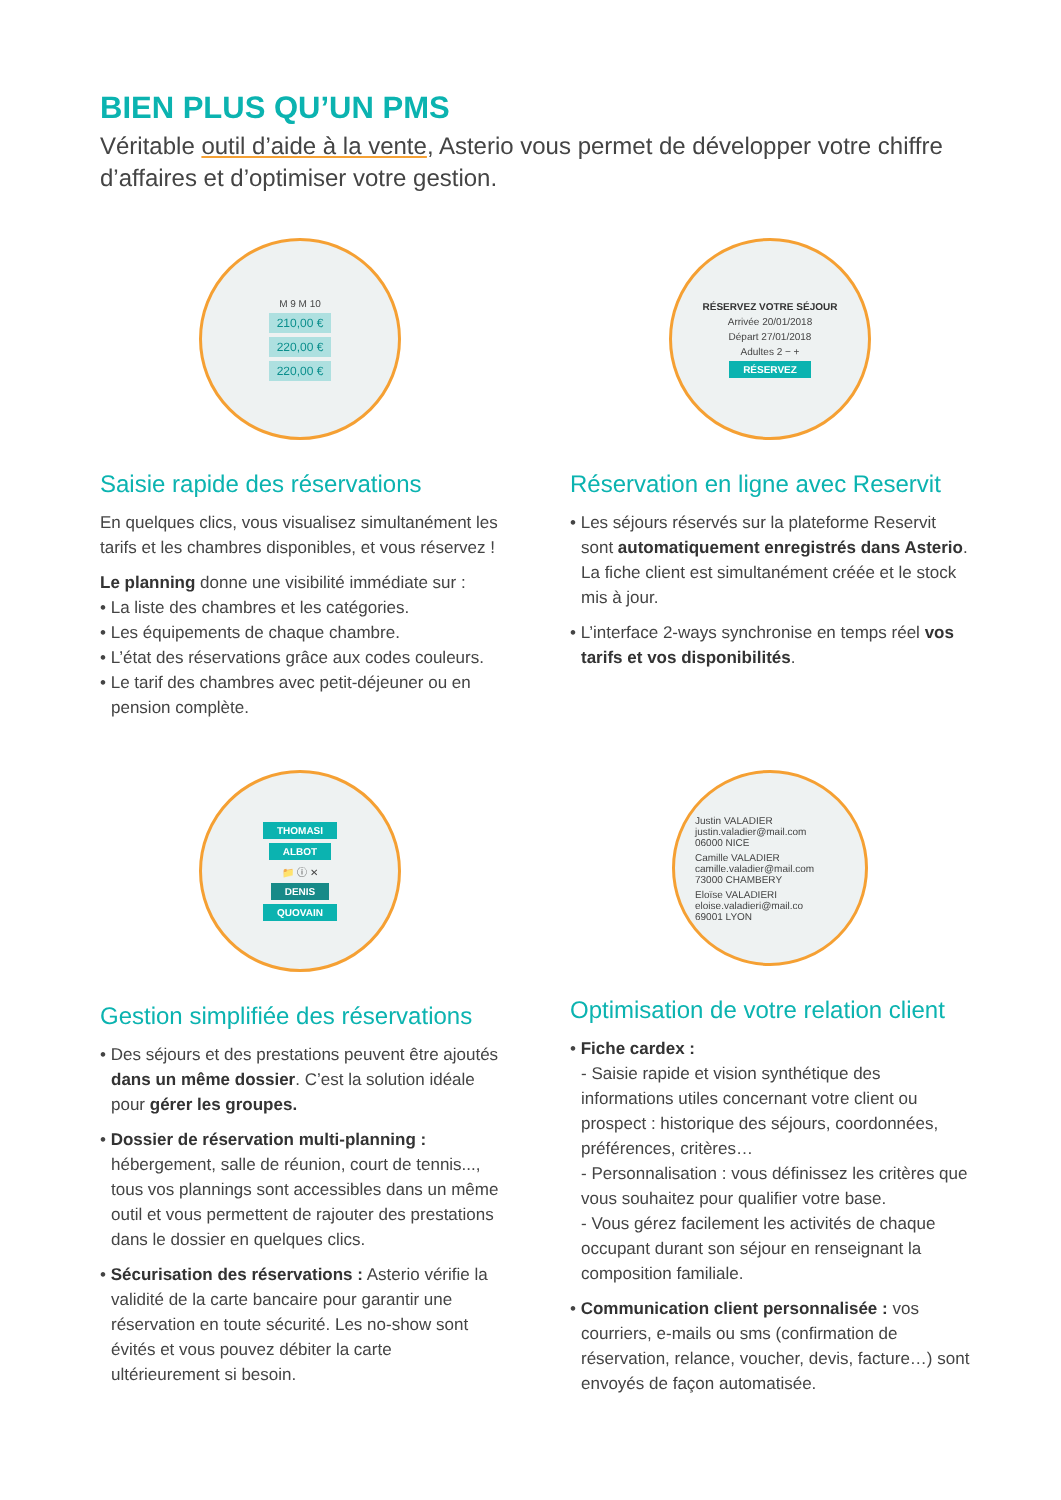BIEN PLUS QU’UN PMS
Véritable outil d’aide à la vente, Asterio vous permet de développer votre chiffre d’affaires et d’optimiser votre gestion.
M 9 M 10
210,00 €
220,00 €
220,00 €
Saisie rapide des réservations
En quelques clics, vous visualisez simultanément les tarifs et les chambres disponibles, et vous réservez !
Le planning donne une visibilité immédiate sur :
• La liste des chambres et les catégories.
• Les équipements de chaque chambre.
• L’état des réservations grâce aux codes couleurs.
• Le tarif des chambres avec petit-déjeuner ou en pension complète.
RÉSERVEZ VOTRE SÉJOUR
Arrivée 20/01/2018
Départ 27/01/2018
Adultes 2 − +
RÉSERVEZ
Réservation en ligne avec Reservit
• Les séjours réservés sur la plateforme Reservit sont automatiquement enregistrés dans Asterio. La fiche client est simultanément créée et le stock mis à jour.
• L’interface 2-ways synchronise en temps réel vos tarifs et vos disponibilités.
THOMASI
ALBOT
📁 ⓘ ✕
DENIS
QUOVAIN
Gestion simplifiée des réservations
• Des séjours et des prestations peuvent être ajoutés dans un même dossier. C’est la solution idéale pour gérer les groupes.
• Dossier de réservation multi-planning : hébergement, salle de réunion, court de tennis..., tous vos plannings sont accessibles dans un même outil et vous permettent de rajouter des prestations dans le dossier en quelques clics.
• Sécurisation des réservations : Asterio vérifie la validité de la carte bancaire pour garantir une réservation en toute sécurité. Les no-show sont évités et vous pouvez débiter la carte ultérieurement si besoin.
Justin VALADIER
justin.valadier@mail.com
06000 NICE
Camille VALADIER
camille.valadier@mail.com
73000 CHAMBERY
Eloïse VALADIERI
eloise.valadieri@mail.co
69001 LYON
Optimisation de votre relation client
• Fiche cardex :
- Saisie rapide et vision synthétique des informations utiles concernant votre client ou prospect : historique des séjours, coordonnées, préférences, critères…
- Personnalisation : vous définissez les critères que vous souhaitez pour qualifier votre base.
- Vous gérez facilement les activités de chaque occupant durant son séjour en renseignant la composition familiale.
• Communication client personnalisée : vos courriers, e-mails ou sms (confirmation de réservation, relance, voucher, devis, facture…) sont envoyés de façon automatisée.